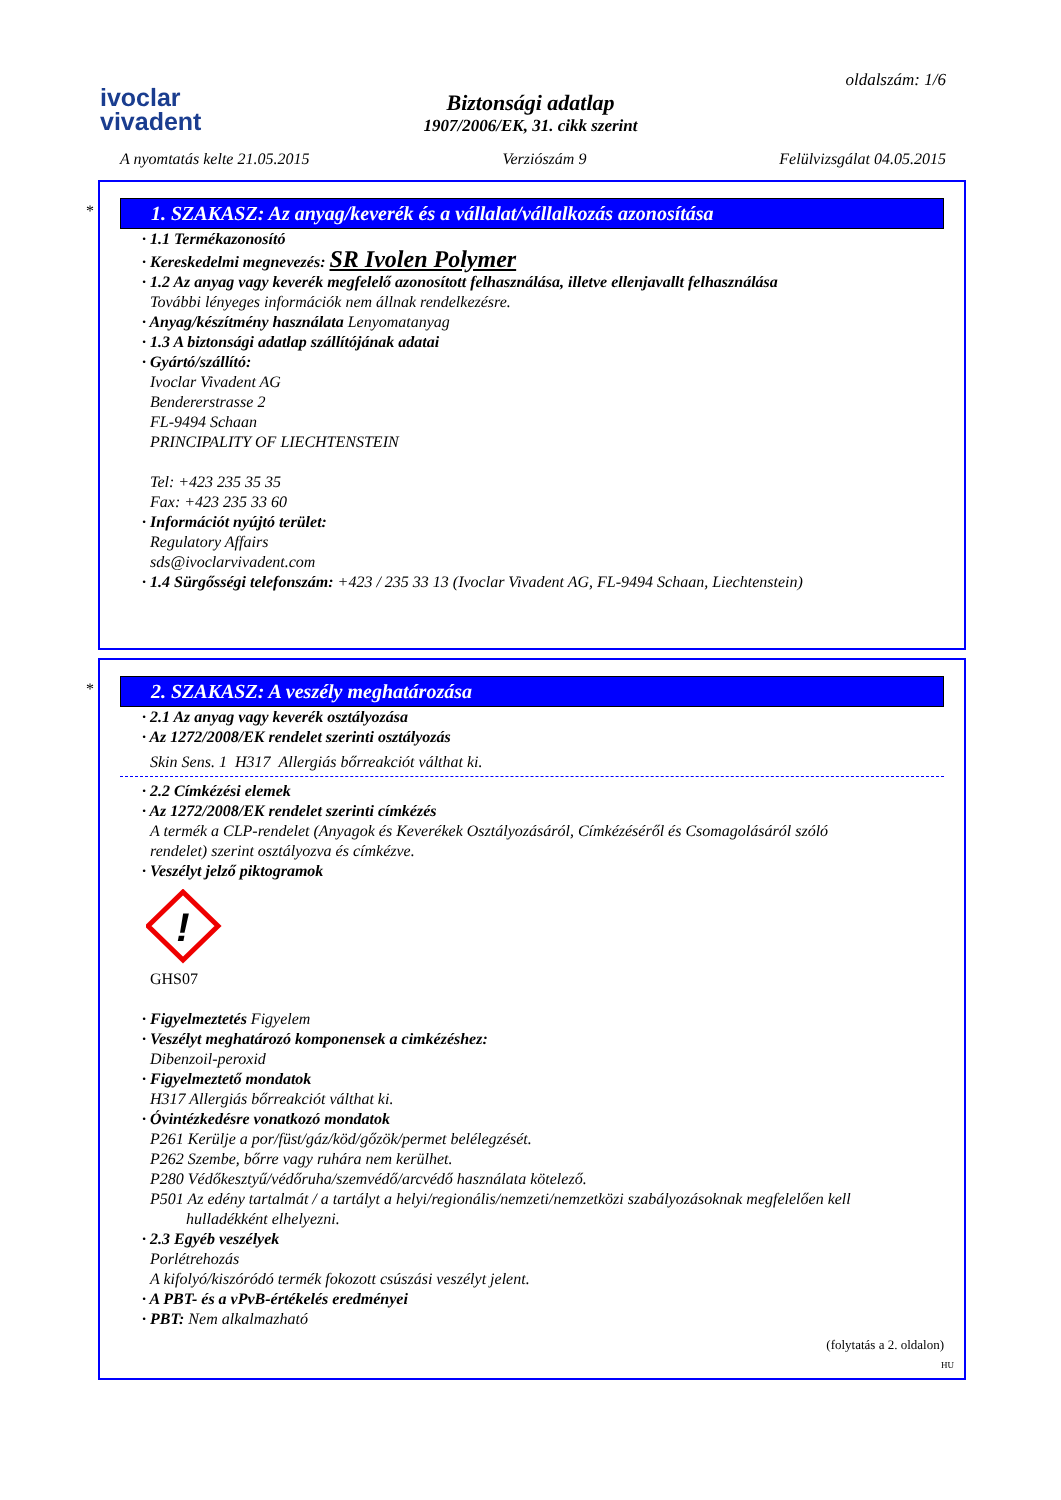ivoclar
vivadent
oldalszám: 1/6
Biztonsági adatlap
1907/2006/EK, 31. cikk szerint
A nyomtatás kelte 21.05.2015 Verziószám 9 Felülvizsgálat 04.05.2015
*
1. SZAKASZ: Az anyag/keverék és a vállalat/vállalkozás azonosítása
· 1.1 Termékazonosító
· Kereskedelmi megnevezés: SR Ivolen Polymer
· 1.2 Az anyag vagy keverék megfelelő azonosított felhasználása, illetve ellenjavallt felhasználása
További lényeges információk nem állnak rendelkezésre.
· Anyag/készítmény használata Lenyomatanyag
· 1.3 A biztonsági adatlap szállítójának adatai
· Gyártó/szállító:
Ivoclar Vivadent AG
Bendererstrasse 2
FL-9494 Schaan
PRINCIPALITY OF LIECHTENSTEIN
Tel: +423 235 35 35
Fax: +423 235 33 60
· Információt nyújtó terület:
Regulatory Affairs
sds@ivoclarvivadent.com
· 1.4 Sürgősségi telefonszám: +423 / 235 33 13 (Ivoclar Vivadent AG, FL-9494 Schaan, Liechtenstein)
*
2. SZAKASZ: A veszély meghatározása
· 2.1 Az anyag vagy keverék osztályozása
· Az 1272/2008/EK rendelet szerinti osztályozás
Skin Sens. 1 H317 Allergiás bőrreakciót válthat ki.
· 2.2 Címkézési elemek
· Az 1272/2008/EK rendelet szerinti címkézés
A termék a CLP-rendelet (Anyagok és Keverékek Osztályozásáról, Címkézéséről és Csomagolásáról szóló
rendelet) szerint osztályozva és címkézve.
· Veszélyt jelző piktogramok
!
GHS07
· Figyelmeztetés Figyelem
· Veszélyt meghatározó komponensek a cimkézéshez:
Dibenzoil-peroxid
· Figyelmeztető mondatok
H317 Allergiás bőrreakciót válthat ki.
· Óvintézkedésre vonatkozó mondatok
P261 Kerülje a por/füst/gáz/köd/gőzök/permet belélegzését.
P262 Szembe, bőrre vagy ruhára nem kerülhet.
P280 Védőkesztyű/védőruha/szemvédő/arcvédő használata kötelező.
P501 Az edény tartalmát / a tartályt a helyi/regionális/nemzeti/nemzetközi szabályozásoknak megfelelően kell
hulladékként elhelyezni.
· 2.3 Egyéb veszélyek
Porlétrehozás
A kifolyó/kiszóródó termék fokozott csúszási veszélyt jelent.
· A PBT- és a vPvB-értékelés eredményei
· PBT: Nem alkalmazható
(folytatás a 2. oldalon)
HU